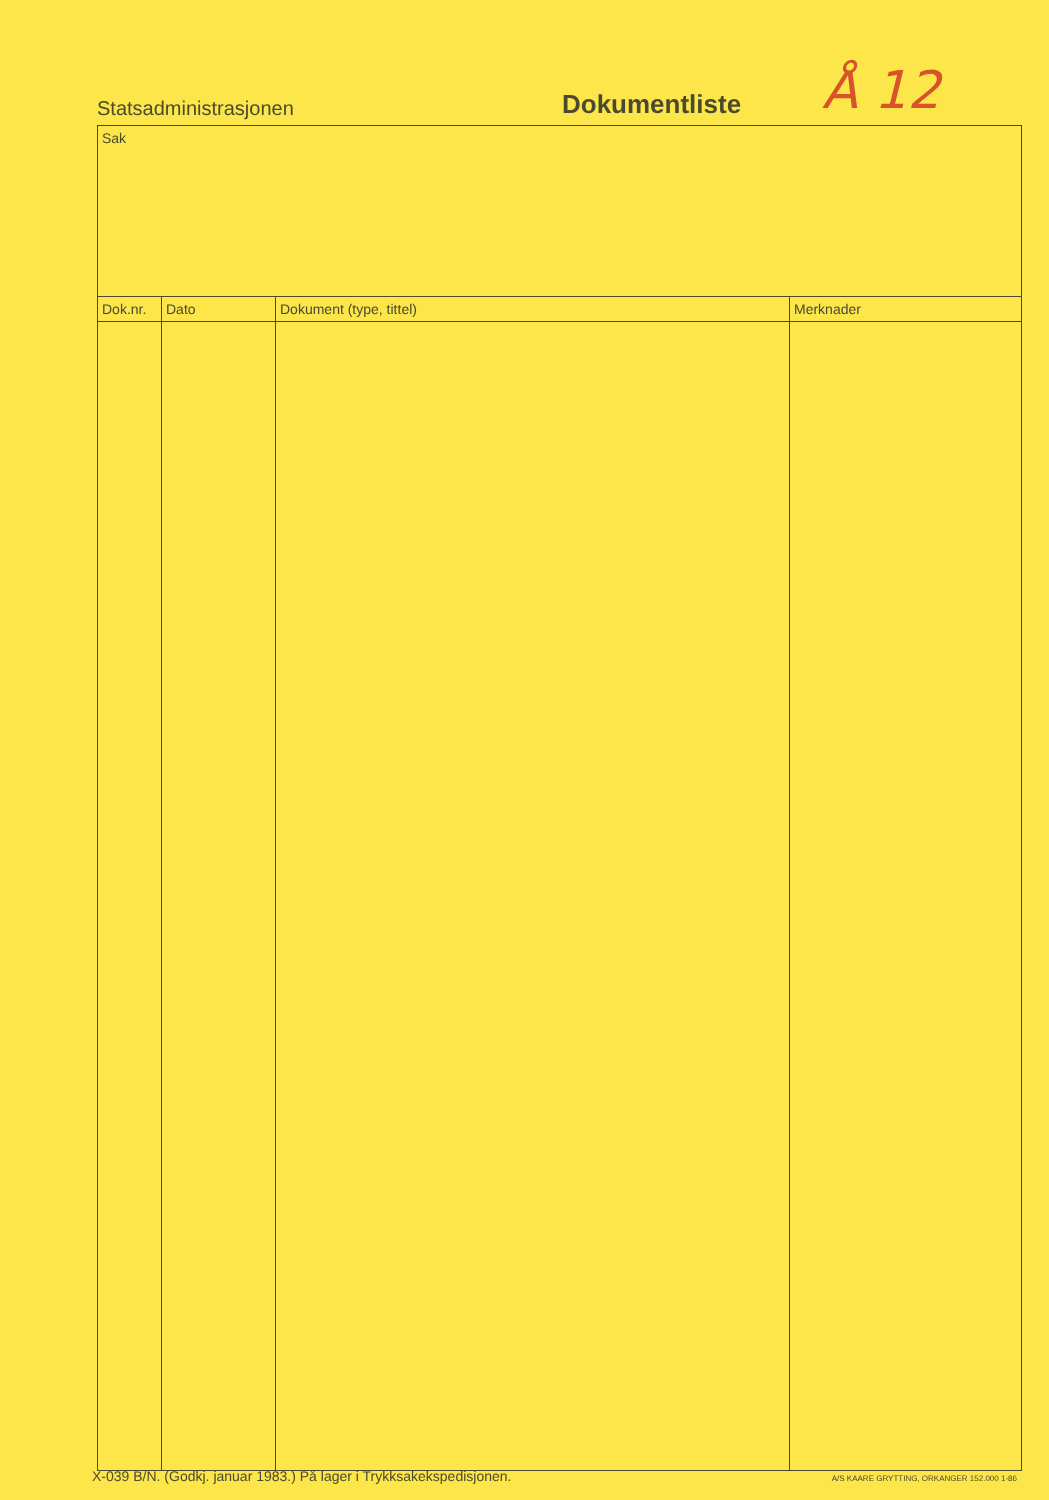Statsadministrasjonen
Dokumentliste
Å 12
| Sak | | | |
| Dok.nr. | Dato | Dokument (type, tittel) | Merknader |
X-039 B/N. (Godkj. januar 1983.) På lager i Trykksakekspedisjonen. A/S KAARE GRYTTING, ORKANGER 152.000 1-86